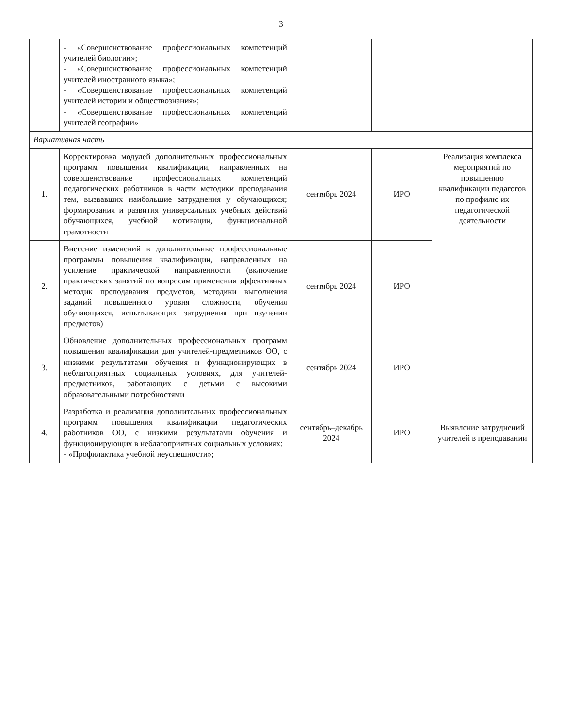3
| | - «Совершенствование профессиональных компетенций учителей биологии»; - «Совершенствование профессиональных компетенций учителей иностранного языка»; - «Совершенствование профессиональных компетенций учителей истории и обществознания»; - «Совершенствование профессиональных компетенций учителей географии» | | | |
| Вариативная часть | | | | |
| 1. | Корректировка модулей дополнительных профессиональных программ повышения квалификации, направленных на совершенствование профессиональных компетенций педагогических работников в части методики преподавания тем, вызвавших наибольшие затруднения у обучающихся; формирования и развития универсальных учебных действий обучающихся, учебной мотивации, функциональной грамотности | сентябрь 2024 | ИРО | Реализация комплекса мероприятий по повышению квалификации педагогов по профилю их педагогической деятельности |
| 2. | Внесение изменений в дополнительные профессиональные программы повышения квалификации, направленных на усиление практической направленности (включение практических занятий по вопросам применения эффективных методик преподавания предметов, методики выполнения заданий повышенного уровня сложности, обучения обучающихся, испытывающих затруднения при изучении предметов) | сентябрь 2024 | ИРО | |
| 3. | Обновление дополнительных профессиональных программ повышения квалификации для учителей-предметников ОО, с низкими результатами обучения и функционирующих в неблагоприятных социальных условиях, для учителей-предметников, работающих с детьми с высокими образовательными потребностями | сентябрь 2024 | ИРО | |
| 4. | Разработка и реализация дополнительных профессиональных программ повышения квалификации педагогических работников ОО, с низкими результатами обучения и функционирующих в неблагоприятных социальных условиях: - «Профилактика учебной неуспешности»; | сентябрь–декабрь 2024 | ИРО | Выявление затруднений учителей в преподавании |